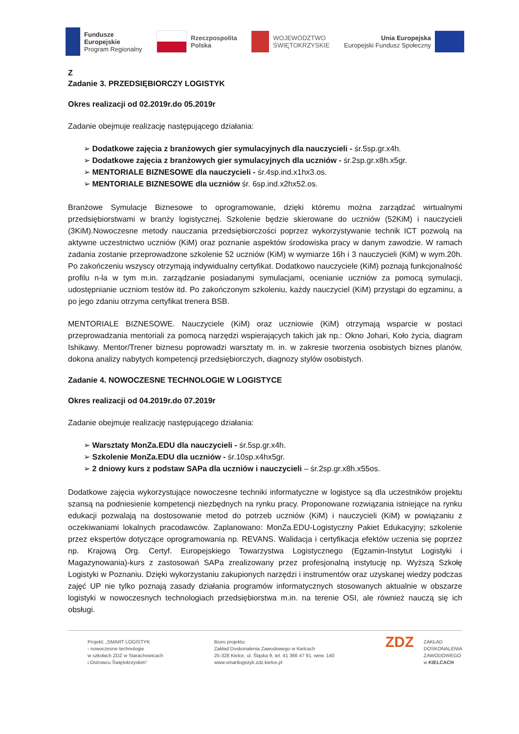Fundusze
Europejskie
Program Regionalny
Rzeczpospolita
Polska
WOJEWÓDZTWO
ŚWIĘTOKRZYSKIE
Unia Europejska
Europejski Fundusz Społeczny
Z
Zadanie 3. PRZEDSIĘBIORCZY LOGISTYK
Okres realizacji od 02.2019r.do 05.2019r
Zadanie obejmuje realizację następującego działania:
➢ Dodatkowe zajęcia z branżowych gier symulacyjnych dla nauczycieli - śr.5sp.gr.x4h.
➢ Dodatkowe zajęcia z branżowych gier symulacyjnych dla uczniów - śr.2sp.gr.x8h.x5gr.
➢ MENTORIALE BIZNESOWE dla nauczycieli - śr.4sp.ind.x1hx3.os.
➢ MENTORIALE BIZNESOWE dla uczniów śr. 6sp.ind.x2hx52.os.
Branżowe Symulacje Biznesowe to oprogramowanie, dzięki któremu można zarządzać wirtualnymi przedsiębiorstwami w branży logistycznej. Szkolenie będzie skierowane do uczniów (52KiM) i nauczycieli (3KiM).Nowoczesne metody nauczania przedsiębiorczości poprzez wykorzystywanie technik ICT pozwolą na aktywne uczestnictwo uczniów (KiM) oraz poznanie aspektów środowiska pracy w danym zawodzie. W ramach zadania zostanie przeprowadzone szkolenie 52 uczniów (KiM) w wymiarze 16h i 3 nauczycieli (KiM) w wym.20h. Po zakończeniu wszyscy otrzymają indywidualny certyfikat. Dodatkowo nauczyciele (KiM) poznają funkcjonalność profilu n-la w tym m.in. zarządzanie posiadanymi symulacjami, ocenianie uczniów za pomocą symulacji, udostępnianie uczniom testów itd. Po zakończonym szkoleniu, każdy nauczyciel (KiM) przystąpi do egzaminu, a po jego zdaniu otrzyma certyfikat trenera BSB.
MENTORIALE BIZNESOWE. Nauczyciele (KiM) oraz uczniowie (KiM) otrzymają wsparcie w postaci przeprowadzania mentoriali za pomocą narzędzi wspierających takich jak np.: Okno Johari, Koło życia, diagram Ishikawy. Mentor/Trener biznesu poprowadzi warsztaty m. in. w zakresie tworzenia osobistych biznes planów, dokona analizy nabytych kompetencji przedsiębiorczych, diagnozy stylów osobistych.
Zadanie 4. NOWOCZESNE TECHNOLOGIE W LOGISTYCE
Okres realizacji od 04.2019r.do 07.2019r
Zadanie obejmuje realizację następującego działania:
➢ Warsztaty MonZa.EDU dla nauczycieli - śr.5sp.gr.x4h.
➢ Szkolenie MonZa.EDU dla uczniów - śr.10sp.x4hx5gr.
➢ 2 dniowy kurs z podstaw SAPa dla uczniów i nauczycieli – śr.2sp.gr.x8h.x55os.
Dodatkowe zajęcia wykorzystujące nowoczesne techniki informatyczne w logistyce są dla uczestników projektu szansą na podniesienie kompetencji niezbędnych na rynku pracy. Proponowane rozwiązania istniejące na rynku edukacji pozwalają na dostosowanie metod do potrzeb uczniów (KiM) i nauczycieli (KiM) w powiązaniu z oczekiwaniami lokalnych pracodawców. Zaplanowano: MonZa.EDU-Logistyczny Pakiet Edukacyjny; szkolenie przez ekspertów dotyczące oprogramowania np. REVANS. Walidacja i certyfikacja efektów uczenia się poprzez np. Krajową Org. Certyf. Europejskiego Towarzystwa Logistycznego (Egzamin-Instytut Logistyki i Magazynowania)-kurs z zastosowań SAPa zrealizowany przez profesjonalną instytucję np. Wyższą Szkołę Logistyki w Poznaniu. Dzięki wykorzystaniu zakupionych narzędzi i instrumentów oraz uzyskanej wiedzy podczas zajęć UP nie tylko poznają zasady działania programów informatycznych stosowanych aktualnie w obszarze logistyki w nowoczesnych technologiach przedsiębiorstwa m.in. na terenie OSI, ale również nauczą się ich obsługi.
Projekt: „SMART LOGISTYK
- nowoczesne technologie
w szkołach ZDZ w Starachowicach
i Ostrowcu Świętokrzyskim”
Biuro projektu:
Zakład Doskonalenia Zawodowego w Kielcach
25-328 Kielce, ul. Śląska 9, tel. 41 366 47 91, wew. 140
www.smartlogistyk.zdz.kielce.pl
ZDZ ZAKŁAD
DOSKONALENIA
ZAWODOWEGO
w KIELCACH